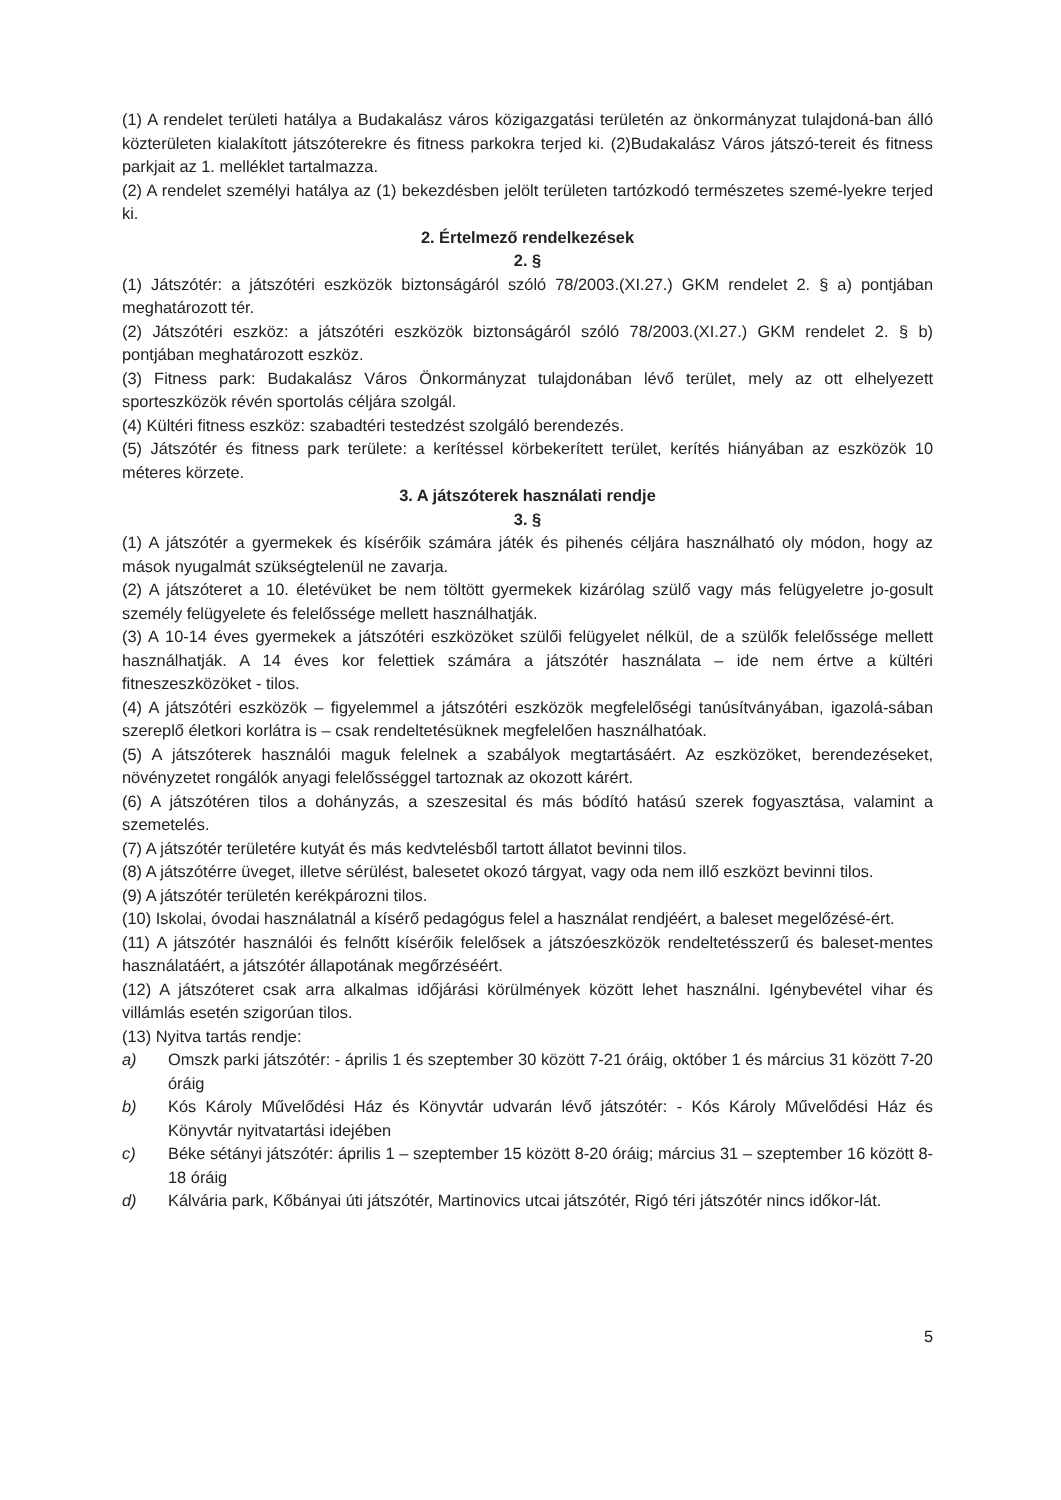(1) A rendelet területi hatálya a Budakalász város közigazgatási területén az önkormányzat tulajdoná-ban álló közterületen kialakított játszóterekre és fitness parkokra terjed ki. (2)Budakalász Város játszó-tereit és fitness parkjait az 1. melléklet tartalmazza.
(2) A rendelet személyi hatálya az (1) bekezdésben jelölt területen tartózkodó természetes szemé-lyekre terjed ki.
2. Értelmező rendelkezések
2. §
(1) Játszótér: a játszótéri eszközök biztonságáról szóló 78/2003.(XI.27.) GKM rendelet 2. § a) pontjában meghatározott tér.
(2) Játszótéri eszköz: a játszótéri eszközök biztonságáról szóló 78/2003.(XI.27.) GKM rendelet 2. § b) pontjában meghatározott eszköz.
(3) Fitness park: Budakalász Város Önkormányzat tulajdonában lévő terület, mely az ott elhelyezett sporteszközök révén sportolás céljára szolgál.
(4) Kültéri fitness eszköz: szabadtéri testedzést szolgáló berendezés.
(5) Játszótér és fitness park területe: a kerítéssel körbekerített terület, kerítés hiányában az eszközök 10 méteres körzete.
3. A játszóterek használati rendje
3. §
(1) A játszótér a gyermekek és kísérőik számára játék és pihenés céljára használható oly módon, hogy az mások nyugalmát szükségtelenül ne zavarja.
(2) A játszóteret a 10. életévüket be nem töltött gyermekek kizárólag szülő vagy más felügyeletre jo-gosult személy felügyelete és felelőssége mellett használhatják.
(3) A 10-14 éves gyermekek a játszótéri eszközöket szülői felügyelet nélkül, de a szülők felelőssége mellett használhatják. A 14 éves kor felettiek számára a játszótér használata – ide nem értve a kültéri fitneszeszközöket - tilos.
(4) A játszótéri eszközök – figyelemmel a játszótéri eszközök megfelelőségi tanúsítványában, igazolá-sában szereplő életkori korlátra is – csak rendeltetésüknek megfelelően használhatóak.
(5) A játszóterek használói maguk felelnek a szabályok megtartásáért. Az eszközöket, berendezéseket, növényzetet rongálók anyagi felelősséggel tartoznak az okozott kárért.
(6) A játszótéren tilos a dohányzás, a szeszesital és más bódító hatású szerek fogyasztása, valamint a szemetelés.
(7) A játszótér területére kutyát és más kedvtelésből tartott állatot bevinni tilos.
(8) A játszótérre üveget, illetve sérülést, balesetet okozó tárgyat, vagy oda nem illő eszközt bevinni tilos.
(9) A játszótér területén kerékpározni tilos.
(10) Iskolai, óvodai használatnál a kísérő pedagógus felel a használat rendjéért, a baleset megelőzésé-ért.
(11) A játszótér használói és felnőtt kísérőik felelősek a játszóeszközök rendeltetésszerű és baleset-mentes használatáért, a játszótér állapotának megőrzéséért.
(12) A játszóteret csak arra alkalmas időjárási körülmények között lehet használni. Igénybevétel vihar és villámlás esetén szigorúan tilos.
(13) Nyitva tartás rendje:
a) Omszk parki játszótér: - április 1 és szeptember 30 között 7-21 óráig, október 1 és március 31 között 7-20 óráig
b) Kós Károly Művelődési Ház és Könyvtár udvarán lévő játszótér: - Kós Károly Művelődési Ház és Könyvtár nyitvatartási idejében
c) Béke sétányi játszótér: április 1 – szeptember 15 között 8-20 óráig; március 31 – szeptember 16 között 8-18 óráig
d) Kálvária park, Kőbányai úti játszótér, Martinovics utcai játszótér, Rigó téri játszótér nincs időkor-lát.
5